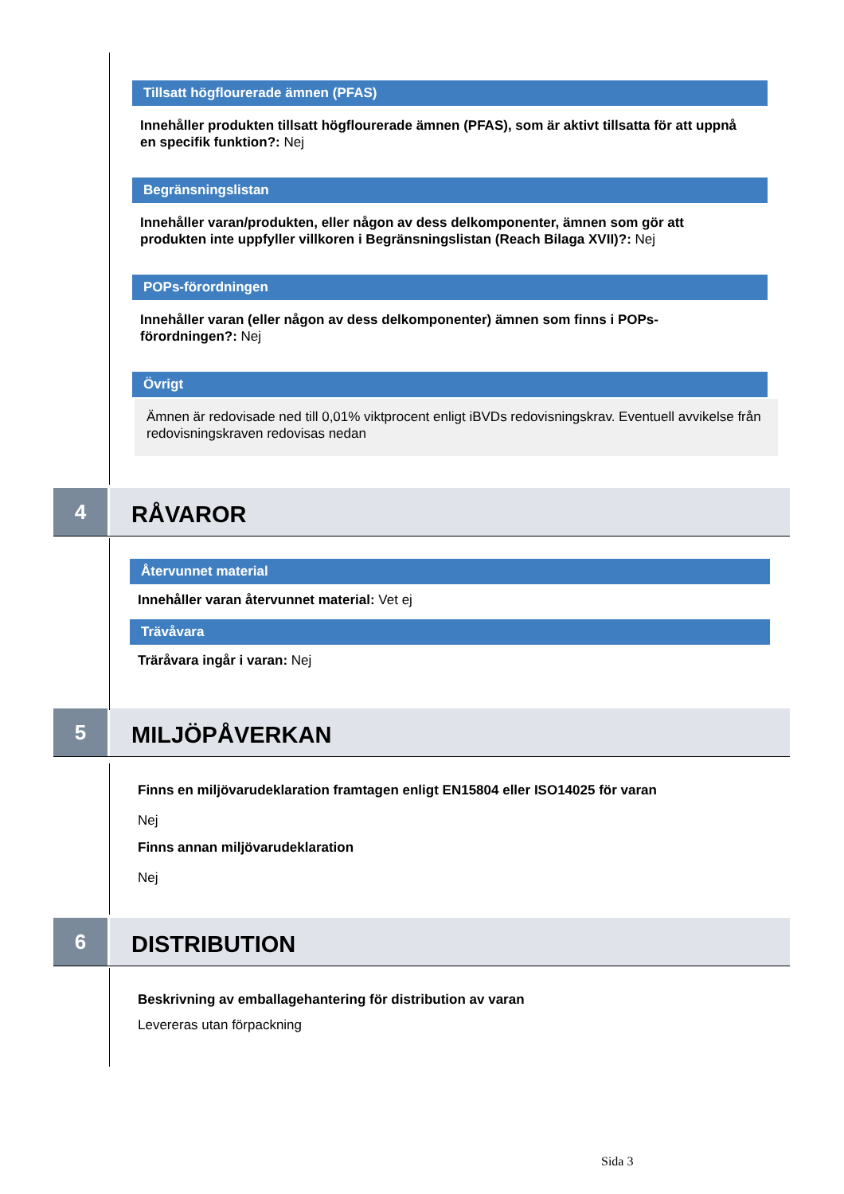Tillsatt högflourerade ämnen (PFAS)
Innehåller produkten tillsatt högflourerade ämnen (PFAS), som är aktivt tillsatta för att uppnå en specifik funktion?: Nej
Begränsningslistan
Innehåller varan/produkten, eller någon av dess delkomponenter, ämnen som gör att produkten inte uppfyller villkoren i Begränsningslistan (Reach Bilaga XVII)?: Nej
POPs-förordningen
Innehåller varan (eller någon av dess delkomponenter) ämnen som finns i POPs-förordningen?: Nej
Övrigt
Ämnen är redovisade ned till 0,01% viktprocent enligt iBVDs redovisningskrav. Eventuell avvikelse från redovisningskraven redovisas nedan
4
RÅVAROR
Återvunnet material
Innehåller varan återvunnet material: Vet ej
Trävåvara
Träråvara ingår i varan: Nej
5
MILJÖPÅVERKAN
Finns en miljövarudeklaration framtagen enligt EN15804 eller ISO14025 för varan
Nej
Finns annan miljövarudeklaration
Nej
6
DISTRIBUTION
Beskrivning av emballagehantering för distribution av varan
Levereras utan förpackning
Sida 3